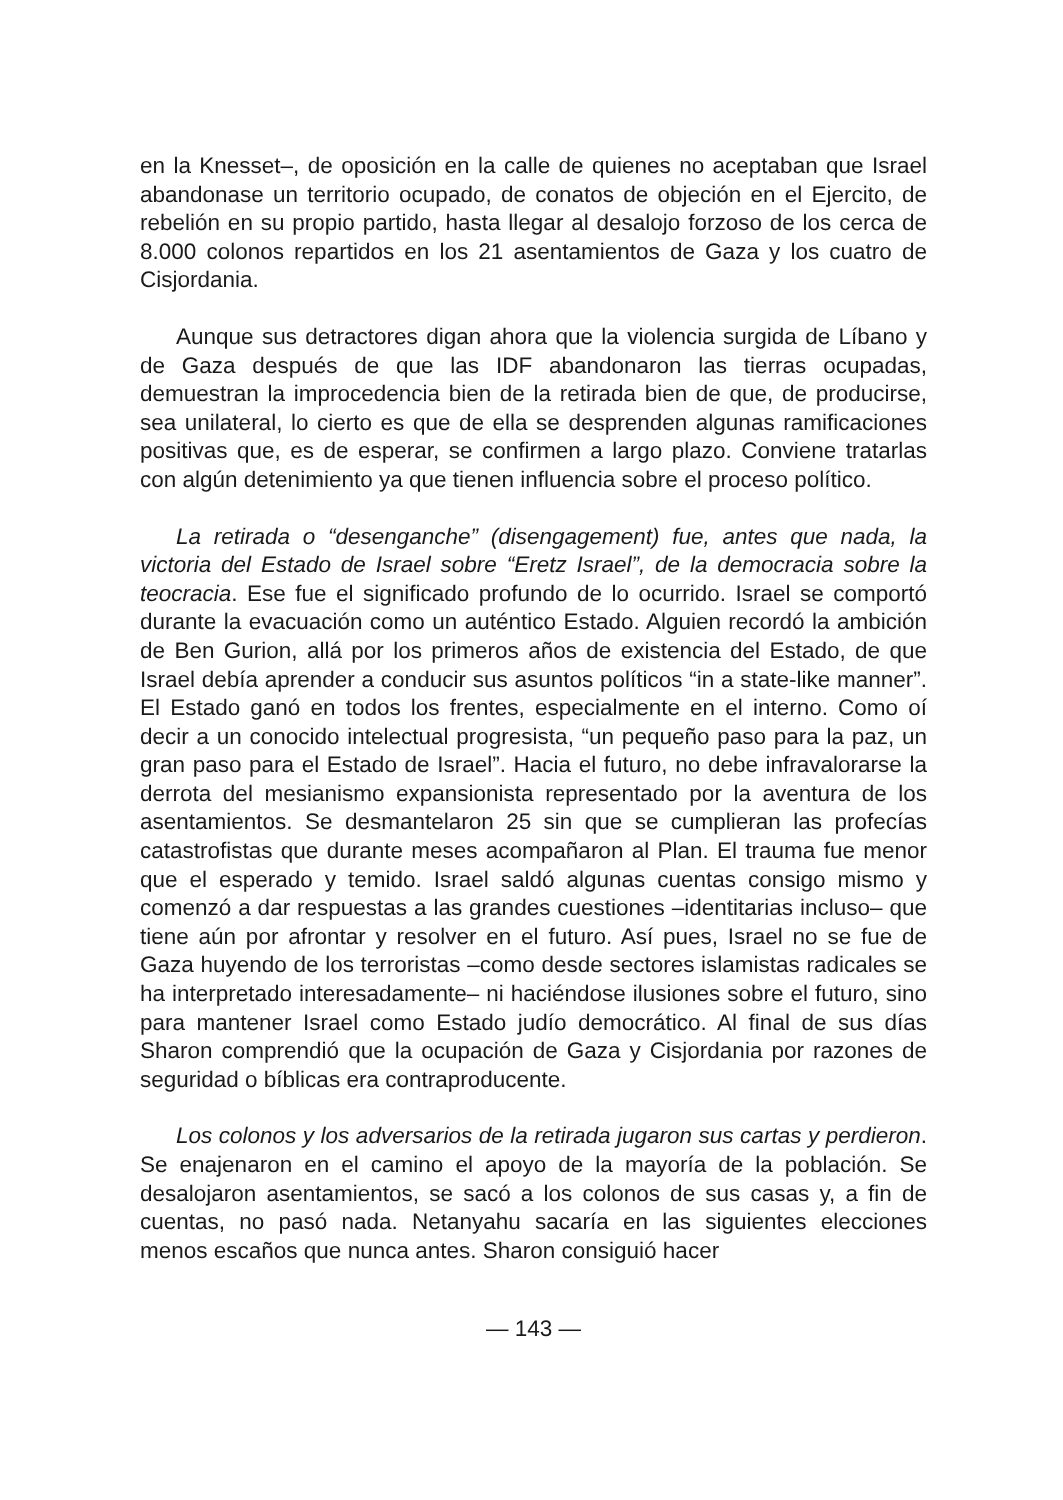en la Knesset–, de oposición en la calle de quienes no aceptaban que Israel abandonase un territorio ocupado, de conatos de objeción en el Ejercito, de rebelión en su propio partido, hasta llegar al desalojo forzoso de los cerca de 8.000 colonos repartidos en los 21 asentamientos de Gaza y los cuatro de Cisjordania.
Aunque sus detractores digan ahora que la violencia surgida de Líbano y de Gaza después de que las IDF abandonaron las tierras ocupadas, demuestran la improcedencia bien de la retirada bien de que, de producirse, sea unilateral, lo cierto es que de ella se desprenden algunas ramificaciones positivas que, es de esperar, se confirmen a largo plazo. Conviene tratarlas con algún detenimiento ya que tienen influencia sobre el proceso político.
La retirada o “desenganche” (disengagement) fue, antes que nada, la victoria del Estado de Israel sobre “Eretz Israel”, de la democracia sobre la teocracia. Ese fue el significado profundo de lo ocurrido. Israel se comportó durante la evacuación como un auténtico Estado. Alguien recordó la ambición de Ben Gurion, allá por los primeros años de existencia del Estado, de que Israel debía aprender a conducir sus asuntos políticos “in a state-like manner”. El Estado ganó en todos los frentes, especialmente en el interno. Como oí decir a un conocido intelectual progresista, “un pequeño paso para la paz, un gran paso para el Estado de Israel”. Hacia el futuro, no debe infravalorarse la derrota del mesianismo expansionista representado por la aventura de los asentamientos. Se desmantelaron 25 sin que se cumplieran las profecías catastrofistas que durante meses acompañaron al Plan. El trauma fue menor que el esperado y temido. Israel saldó algunas cuentas consigo mismo y comenzó a dar respuestas a las grandes cuestiones –identitarias incluso– que tiene aún por afrontar y resolver en el futuro. Así pues, Israel no se fue de Gaza huyendo de los terroristas –como desde sectores islamistas radicales se ha interpretado interesadamente– ni haciéndose ilusiones sobre el futuro, sino para mantener Israel como Estado judío democrático. Al final de sus días Sharon comprendió que la ocupación de Gaza y Cisjordania por razones de seguridad o bíblicas era contraproducente.
Los colonos y los adversarios de la retirada jugaron sus cartas y perdieron. Se enajenaron en el camino el apoyo de la mayoría de la población. Se desalojaron asentamientos, se sacó a los colonos de sus casas y, a fin de cuentas, no pasó nada. Netanyahu sacaría en las siguientes elecciones menos escaños que nunca antes. Sharon consiguió hacer
— 143 —